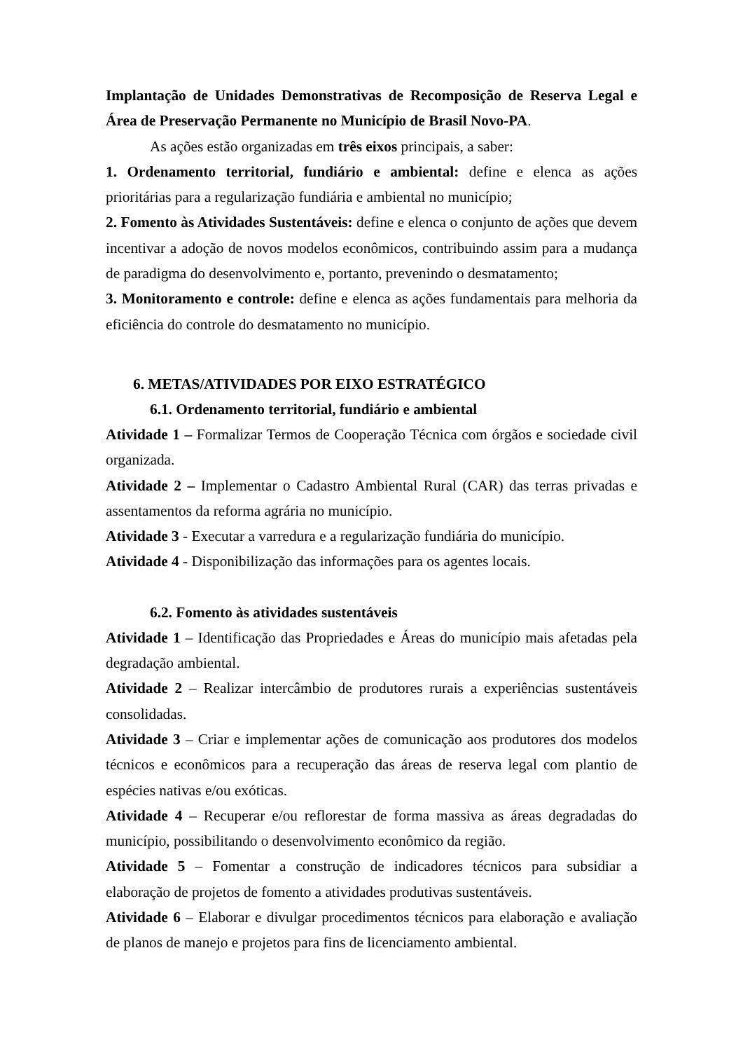Implantação de Unidades Demonstrativas de Recomposição de Reserva Legal e Área de Preservação Permanente no Município de Brasil Novo-PA.
As ações estão organizadas em três eixos principais, a saber:
1. Ordenamento territorial, fundiário e ambiental: define e elenca as ações prioritárias para a regularização fundiária e ambiental no município;
2. Fomento às Atividades Sustentáveis: define e elenca o conjunto de ações que devem incentivar a adoção de novos modelos econômicos, contribuindo assim para a mudança de paradigma do desenvolvimento e, portanto, prevenindo o desmatamento;
3. Monitoramento e controle: define e elenca as ações fundamentais para melhoria da eficiência do controle do desmatamento no município.
6. METAS/ATIVIDADES POR EIXO ESTRATÉGICO
6.1. Ordenamento territorial, fundiário e ambiental
Atividade 1 – Formalizar Termos de Cooperação Técnica com órgãos e sociedade civil organizada.
Atividade 2 – Implementar o Cadastro Ambiental Rural (CAR) das terras privadas e assentamentos da reforma agrária no município.
Atividade 3 - Executar a varredura e a regularização fundiária do município.
Atividade 4 - Disponibilização das informações para os agentes locais.
6.2. Fomento às atividades sustentáveis
Atividade 1 – Identificação das Propriedades e Áreas do município mais afetadas pela degradação ambiental.
Atividade 2 – Realizar intercâmbio de produtores rurais a experiências sustentáveis consolidadas.
Atividade 3 – Criar e implementar ações de comunicação aos produtores dos modelos técnicos e econômicos para a recuperação das áreas de reserva legal com plantio de espécies nativas e/ou exóticas.
Atividade 4 – Recuperar e/ou reflorestar de forma massiva as áreas degradadas do município, possibilitando o desenvolvimento econômico da região.
Atividade 5 – Fomentar a construção de indicadores técnicos para subsidiar a elaboração de projetos de fomento a atividades produtivas sustentáveis.
Atividade 6 – Elaborar e divulgar procedimentos técnicos para elaboração e avaliação de planos de manejo e projetos para fins de licenciamento ambiental.